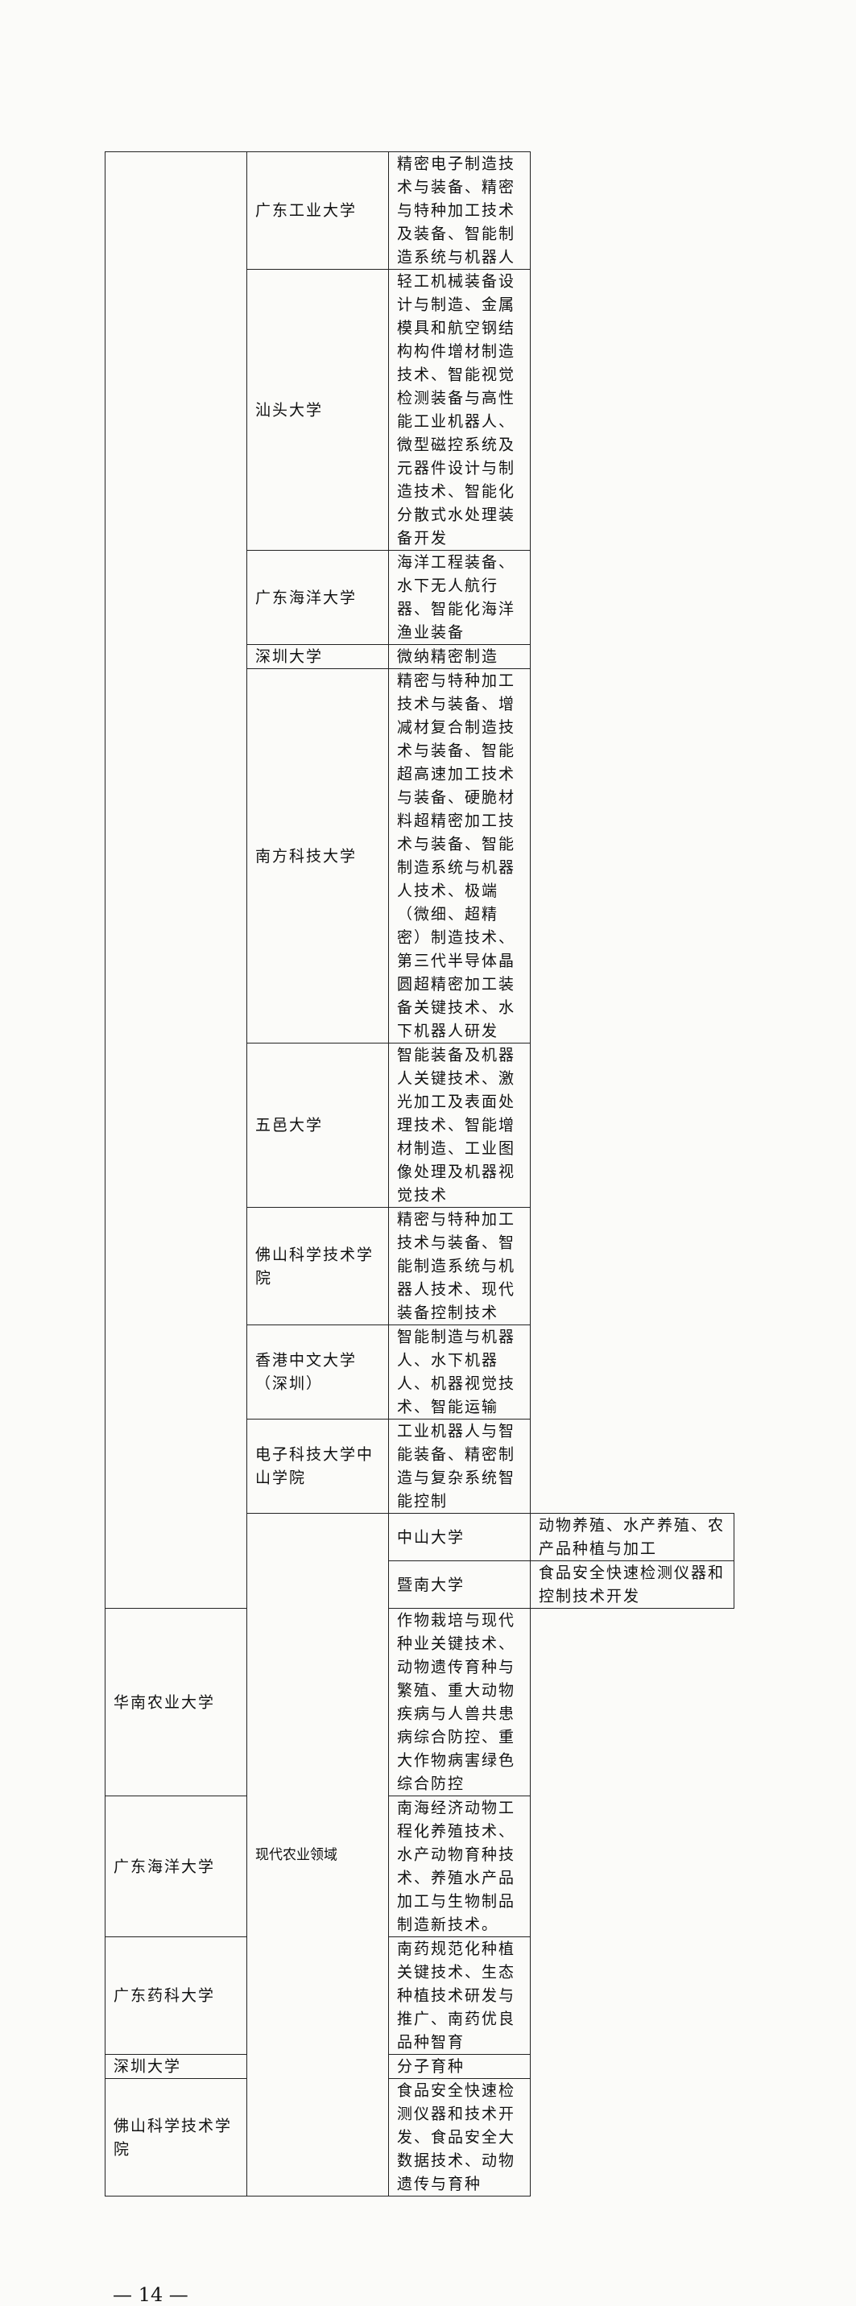| | 广东工业大学 | 精密电子制造技术与装备、精密与特种加工技术及装备、智能制造系统与机器人 | |
| | 汕头大学 | 轻工机械装备设计与制造、金属模具和航空钢结构构件增材制造技术、智能视觉检测装备与高性能工业机器人、微型磁控系统及元器件设计与制造技术、智能化分散式水处理装备开发 | |
| | 广东海洋大学 | 海洋工程装备、水下无人航行器、智能化海洋渔业装备 | |
| | 深圳大学 | 微纳精密制造 | |
| | 南方科技大学 | 精密与特种加工技术与装备、增减材复合制造技术与装备、智能超高速加工技术与装备、硬脆材料超精密加工技术与装备、智能制造系统与机器人技术、极端（微细、超精密）制造技术、第三代半导体晶圆超精密加工装备关键技术、水下机器人研发 | |
| | 五邑大学 | 智能装备及机器人关键技术、激光加工及表面处理技术、智能增材制造、工业图像处理及机器视觉技术 | |
| | 佛山科学技术学院 | 精密与特种加工技术与装备、智能制造系统与机器人技术、现代装备控制技术 | |
| | 香港中文大学（深圳） | 智能制造与机器人、水下机器人、机器视觉技术、智能运输 | |
| | 电子科技大学中山学院 | 工业机器人与智能装备、精密制造与复杂系统智能控制 | |
| | 现代农业领域 | 中山大学 | 动物养殖、水产养殖、农产品种植与加工 |
| | | 暨南大学 | 食品安全快速检测仪器和控制技术开发 |
| 华南农业大学 | | 作物栽培与现代种业关键技术、动物遗传育种与繁殖、重大动物疾病与人兽共患病综合防控、重大作物病害绿色综合防控 | |
| 广东海洋大学 | | 南海经济动物工程化养殖技术、水产动物育种技术、养殖水产品加工与生物制品制造新技术。 | |
| 广东药科大学 | | 南药规范化种植关键技术、生态种植技术研发与推广、南药优良品种智育 | |
| 深圳大学 | | 分子育种 | |
| 佛山科学技术学院 | | 食品安全快速检测仪器和技术开发、食品安全大数据技术、动物遗传与育种 | |
— 14 —